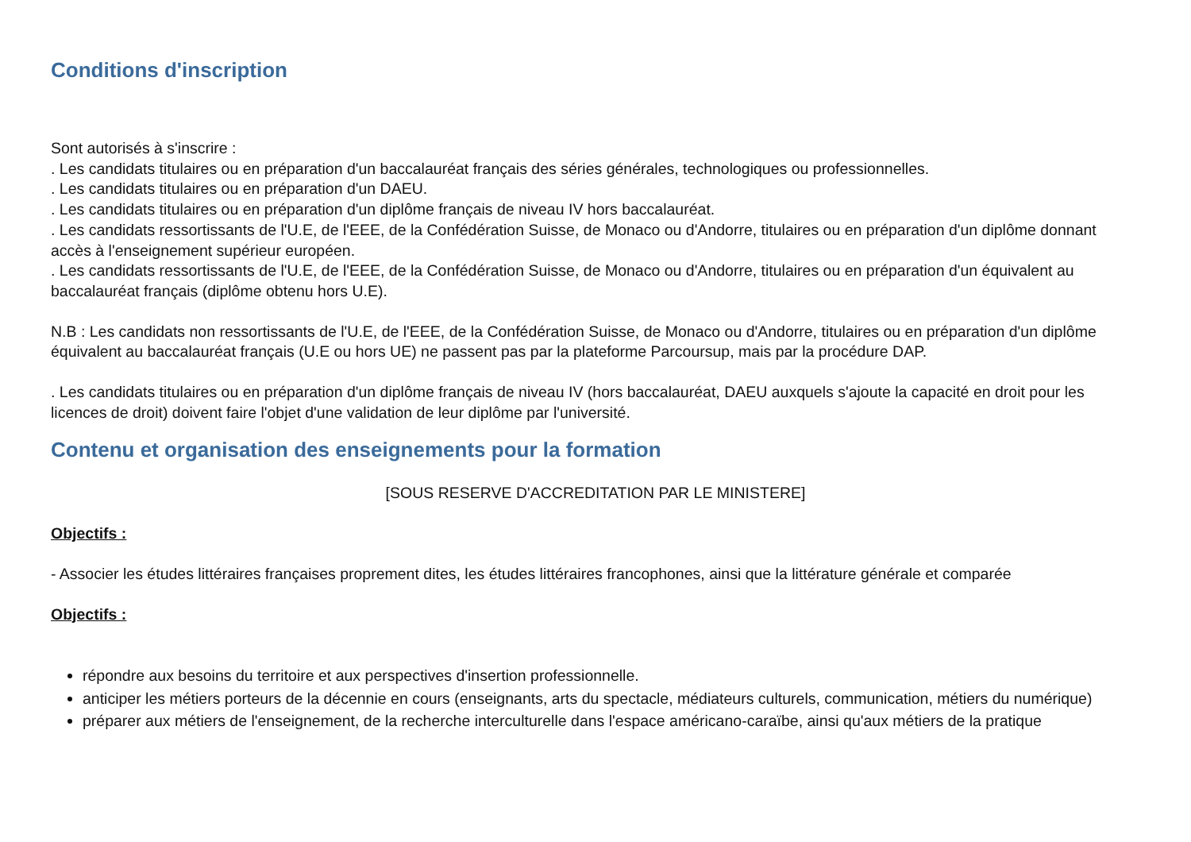Conditions d'inscription
Sont autorisés à s'inscrire :
. Les candidats titulaires ou en préparation d'un baccalauréat français des séries générales, technologiques ou professionnelles.
. Les candidats titulaires ou en préparation d'un DAEU.
. Les candidats titulaires ou en préparation d'un diplôme français de niveau IV hors baccalauréat.
. Les candidats ressortissants de l'U.E, de l'EEE, de la Confédération Suisse, de Monaco ou d'Andorre, titulaires ou en préparation d'un diplôme donnant accès à l'enseignement supérieur européen.
. Les candidats ressortissants de l'U.E, de l'EEE, de la Confédération Suisse, de Monaco ou d'Andorre, titulaires ou en préparation d'un équivalent au baccalauréat français (diplôme obtenu hors U.E).
N.B : Les candidats non ressortissants de l'U.E, de l'EEE, de la Confédération Suisse, de Monaco ou d'Andorre, titulaires ou en préparation d'un diplôme équivalent au baccalauréat français (U.E ou hors UE) ne passent pas par la plateforme Parcoursup, mais par la procédure DAP.
. Les candidats titulaires ou en préparation d'un diplôme français de niveau IV (hors baccalauréat, DAEU auxquels s'ajoute la capacité en droit pour les licences de droit) doivent faire l'objet d'une validation de leur diplôme par l'université.
Contenu et organisation des enseignements pour la formation
[SOUS RESERVE D'ACCREDITATION PAR LE MINISTERE]
Objectifs :
- Associer les études littéraires françaises proprement dites, les études littéraires francophones, ainsi que la littérature générale et comparée
Objectifs :
répondre aux besoins du territoire et aux perspectives d'insertion professionnelle.
anticiper les métiers porteurs de la décennie en cours (enseignants, arts du spectacle, médiateurs culturels, communication, métiers du numérique)
préparer aux métiers de l'enseignement, de la recherche interculturelle dans l'espace américano-caraïbe, ainsi qu'aux métiers de la pratique